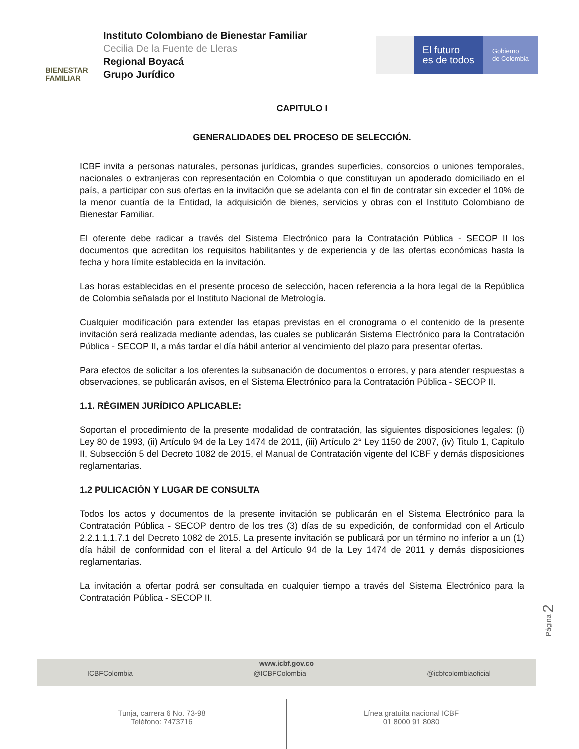BIENESTAR
FAMILIAR
Instituto Colombiano de Bienestar Familiar
Cecilia De la Fuente de Lleras
Regional Boyacá
Grupo Jurídico
El futuro
es de todos
Gobierno
de Colombia
CAPITULO I
GENERALIDADES DEL PROCESO DE SELECCIÓN.
ICBF invita a personas naturales, personas jurídicas, grandes superficies, consorcios o uniones temporales, nacionales o extranjeras con representación en Colombia o que constituyan un apoderado domiciliado en el país, a participar con sus ofertas en la invitación que se adelanta con el fin de contratar sin exceder el 10% de la menor cuantía de la Entidad, la adquisición de bienes, servicios y obras con el Instituto Colombiano de Bienestar Familiar.
El oferente debe radicar a través del Sistema Electrónico para la Contratación Pública - SECOP II los documentos que acreditan los requisitos habilitantes y de experiencia y de las ofertas económicas hasta la fecha y hora límite establecida en la invitación.
Las horas establecidas en el presente proceso de selección, hacen referencia a la hora legal de la República de Colombia señalada por el Instituto Nacional de Metrología.
Cualquier modificación para extender las etapas previstas en el cronograma o el contenido de la presente invitación será realizada mediante adendas, las cuales se publicarán Sistema Electrónico para la Contratación Pública - SECOP II, a más tardar el día hábil anterior al vencimiento del plazo para presentar ofertas.
Para efectos de solicitar a los oferentes la subsanación de documentos o errores, y para atender respuestas a observaciones, se publicarán avisos, en el Sistema Electrónico para la Contratación Pública - SECOP II.
1.1. RÉGIMEN JURÍDICO APLICABLE:
Soportan el procedimiento de la presente modalidad de contratación, las siguientes disposiciones legales: (i) Ley 80 de 1993, (ii) Artículo 94 de la Ley 1474 de 2011, (iii) Artículo 2° Ley 1150 de 2007, (iv) Titulo 1, Capitulo II, Subsección 5 del Decreto 1082 de 2015, el Manual de Contratación vigente del ICBF y demás disposiciones reglamentarias.
1.2 PULICACIÓN Y LUGAR DE CONSULTA
Todos los actos y documentos de la presente invitación se publicarán en el Sistema Electrónico para la Contratación Pública - SECOP dentro de los tres (3) días de su expedición, de conformidad con el Articulo 2.2.1.1.1.7.1 del Decreto 1082 de 2015. La presente invitación se publicará por un término no inferior a un (1) día hábil de conformidad con el literal a del Artículo 94 de la Ley 1474 de 2011 y demás disposiciones reglamentarias.
La invitación a ofertar podrá ser consultada en cualquier tiempo a través del Sistema Electrónico para la Contratación Pública - SECOP II.
Página 2
www.icbf.gov.co
ICBFColombia @ICBFColombia @icbfcolombiaoficial
Tunja, carrera 6 No. 73-98
Teléfono: 7473716
Línea gratuita nacional ICBF
01 8000 91 8080